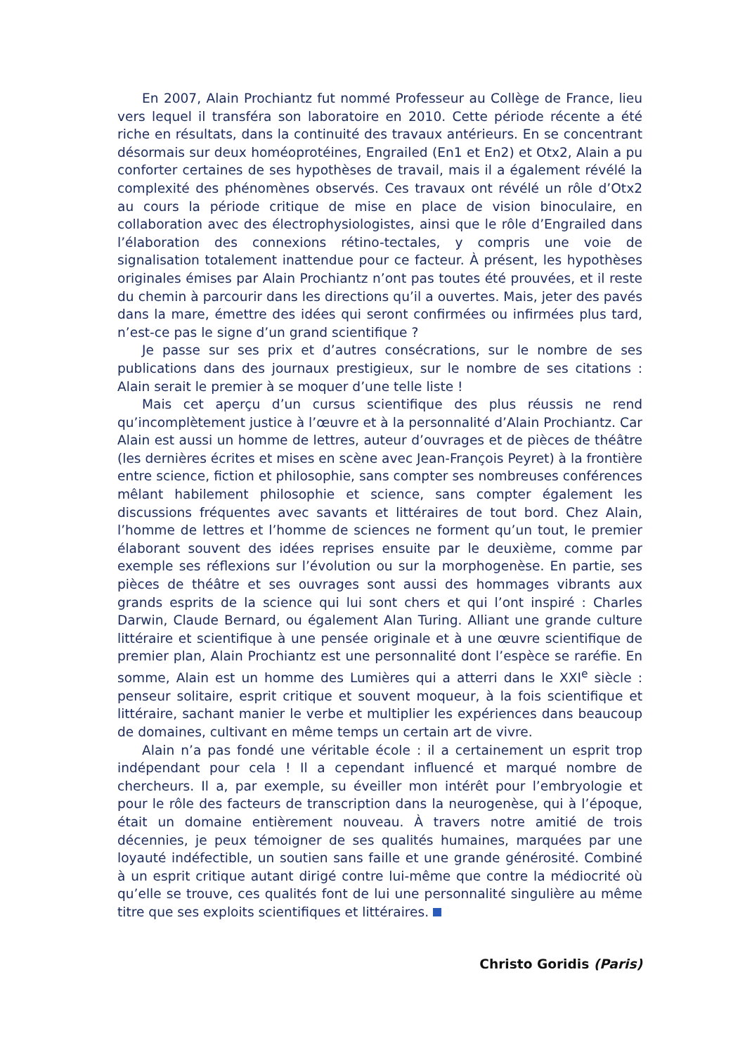En 2007, Alain Prochiantz fut nommé Professeur au Collège de France, lieu vers lequel il transféra son laboratoire en 2010. Cette période récente a été riche en résultats, dans la continuité des travaux antérieurs. En se concentrant désormais sur deux homéoprotéines, Engrailed (En1 et En2) et Otx2, Alain a pu conforter certaines de ses hypothèses de travail, mais il a également révélé la complexité des phénomènes observés. Ces travaux ont révélé un rôle d’Otx2 au cours la période critique de mise en place de vision binoculaire, en collaboration avec des électrophysiologistes, ainsi que le rôle d’Engrailed dans l’élaboration des connexions rétino-tectales, y compris une voie de signalisation totalement inattendue pour ce facteur. À présent, les hypothèses originales émises par Alain Prochiantz n’ont pas toutes été prouvées, et il reste du chemin à parcourir dans les directions qu’il a ouvertes. Mais, jeter des pavés dans la mare, émettre des idées qui seront confirmées ou infirmées plus tard, n’est-ce pas le signe d’un grand scientifique ?
Je passe sur ses prix et d’autres consécrations, sur le nombre de ses publications dans des journaux prestigieux, sur le nombre de ses citations : Alain serait le premier à se moquer d’une telle liste !
Mais cet aperçu d’un cursus scientifique des plus réussis ne rend qu’incomplètement justice à l’œuvre et à la personnalité d’Alain Prochiantz. Car Alain est aussi un homme de lettres, auteur d’ouvrages et de pièces de théâtre (les dernières écrites et mises en scène avec Jean-François Peyret) à la frontière entre science, fiction et philosophie, sans compter ses nombreuses conférences mêlant habilement philosophie et science, sans compter également les discussions fréquentes avec savants et littéraires de tout bord. Chez Alain, l’homme de lettres et l’homme de sciences ne forment qu’un tout, le premier élaborant souvent des idées reprises ensuite par le deuxième, comme par exemple ses réflexions sur l’évolution ou sur la morphogenèse. En partie, ses pièces de théâtre et ses ouvrages sont aussi des hommages vibrants aux grands esprits de la science qui lui sont chers et qui l’ont inspiré : Charles Darwin, Claude Bernard, ou également Alan Turing. Alliant une grande culture littéraire et scientifique à une pensée originale et à une œuvre scientifique de premier plan, Alain Prochiantz est une personnalité dont l’espèce se raréfie. En somme, Alain est un homme des Lumières qui a atterri dans le XXI<sup>e</sup> siècle : penseur solitaire, esprit critique et souvent moqueur, à la fois scientifique et littéraire, sachant manier le verbe et multiplier les expériences dans beaucoup de domaines, cultivant en même temps un certain art de vivre.
Alain n’a pas fondé une véritable école : il a certainement un esprit trop indépendant pour cela ! Il a cependant influencé et marqué nombre de chercheurs. Il a, par exemple, su éveiller mon intérêt pour l’embryologie et pour le rôle des facteurs de transcription dans la neurogenèse, qui à l’époque, était un domaine entièrement nouveau. À travers notre amitié de trois décennies, je peux témoigner de ses qualités humaines, marquées par une loyauté indéfectible, un soutien sans faille et une grande générosité. Combiné à un esprit critique autant dirigé contre lui-même que contre la médiocrité où qu’elle se trouve, ces qualités font de lui une personnalité singulière au même titre que ses exploits scientifiques et littéraires.
Christo Goridis (Paris)